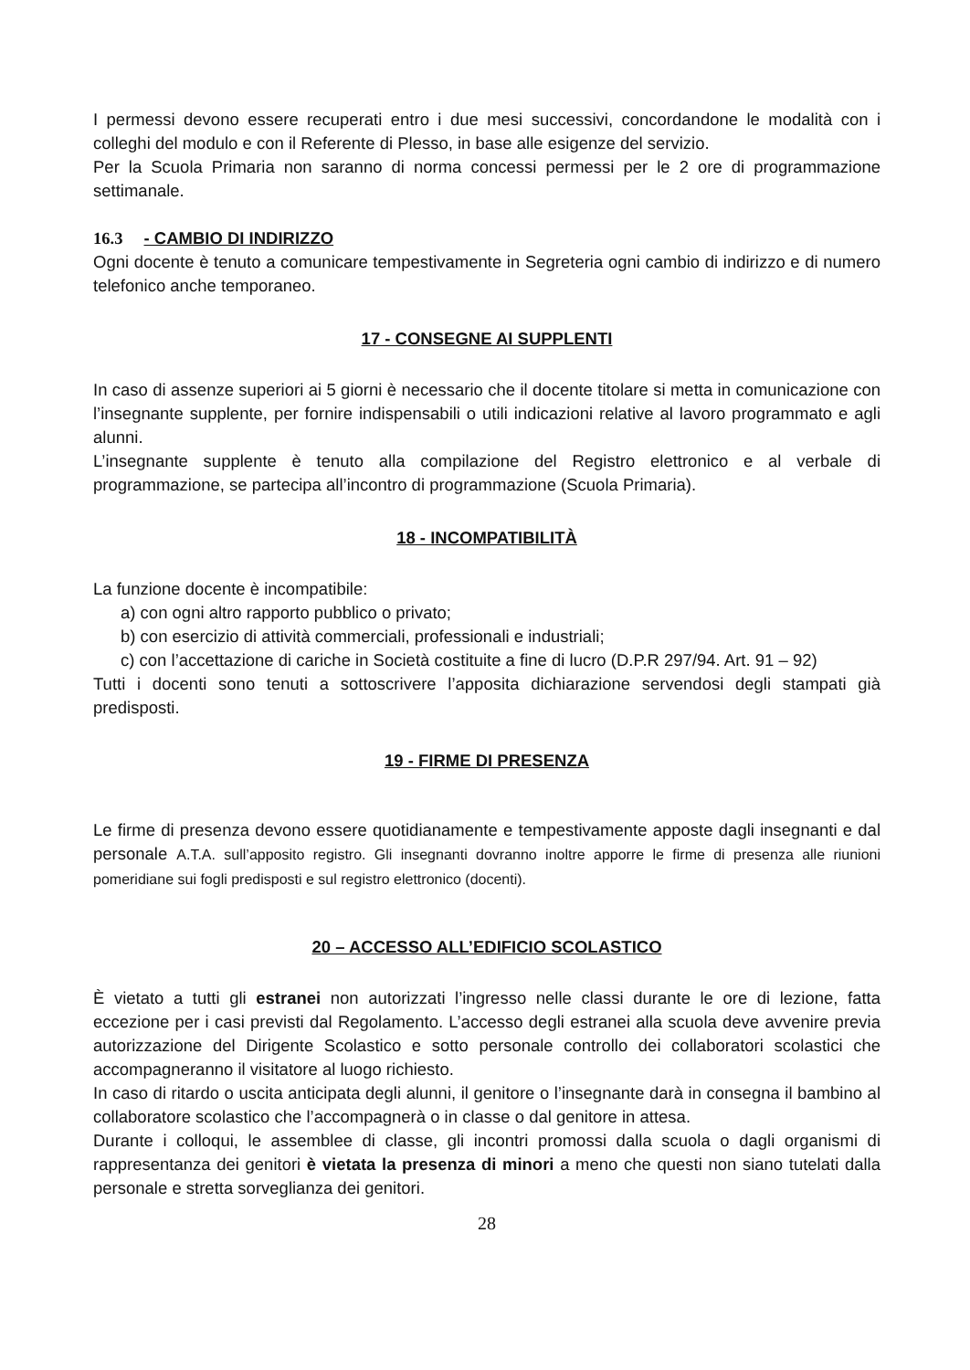I permessi devono essere recuperati entro i due mesi successivi, concordandone le modalità con i colleghi del modulo e con il Referente di Plesso, in base alle esigenze del servizio.
Per la Scuola Primaria non saranno di norma concessi permessi per le 2 ore di programmazione settimanale.
16.3 - CAMBIO DI INDIRIZZO
Ogni docente è tenuto a comunicare tempestivamente in Segreteria ogni cambio di indirizzo e di numero telefonico anche temporaneo.
17 - CONSEGNE AI SUPPLENTI
In caso di assenze superiori ai 5 giorni è necessario che il docente titolare si metta in comunicazione con l’insegnante supplente, per fornire indispensabili o utili indicazioni relative al lavoro programmato e agli alunni.
L’insegnante supplente è tenuto alla compilazione del Registro elettronico e al verbale di programmazione, se partecipa all’incontro di programmazione (Scuola Primaria).
18 - INCOMPATIBILITÀ
La funzione docente è incompatibile:
a) con ogni altro rapporto pubblico o privato;
b) con esercizio di attività commerciali, professionali e industriali;
c) con l’accettazione di cariche in Società costituite a fine di lucro (D.P.R 297/94. Art. 91 – 92)
Tutti i docenti sono tenuti a sottoscrivere l’apposita dichiarazione servendosi degli stampati già predisposti.
19 - FIRME DI PRESENZA
Le firme di presenza devono essere quotidianamente e tempestivamente apposte dagli insegnanti e dal personale A.T.A. sull’apposito registro. Gli insegnanti dovranno inoltre apporre le firme di presenza alle riunioni pomeridiane sui fogli predisposti e sul registro elettronico (docenti).
20 – ACCESSO ALL’EDIFICIO SCOLASTICO
È vietato a tutti gli estranei non autorizzati l’ingresso nelle classi durante le ore di lezione, fatta eccezione per i casi previsti dal Regolamento. L’accesso degli estranei alla scuola deve avvenire previa autorizzazione del Dirigente Scolastico e sotto personale controllo dei collaboratori scolastici che accompagneranno il visitatore al luogo richiesto.
In caso di ritardo o uscita anticipata degli alunni, il genitore o l’insegnante darà in consegna il bambino al collaboratore scolastico che l’accompagnerà o in classe o dal genitore in attesa.
Durante i colloqui, le assemblee di classe, gli incontri promossi dalla scuola o dagli organismi di rappresentanza dei genitori è vietata la presenza di minori a meno che questi non siano tutelati dalla personale e stretta sorveglianza dei genitori.
28